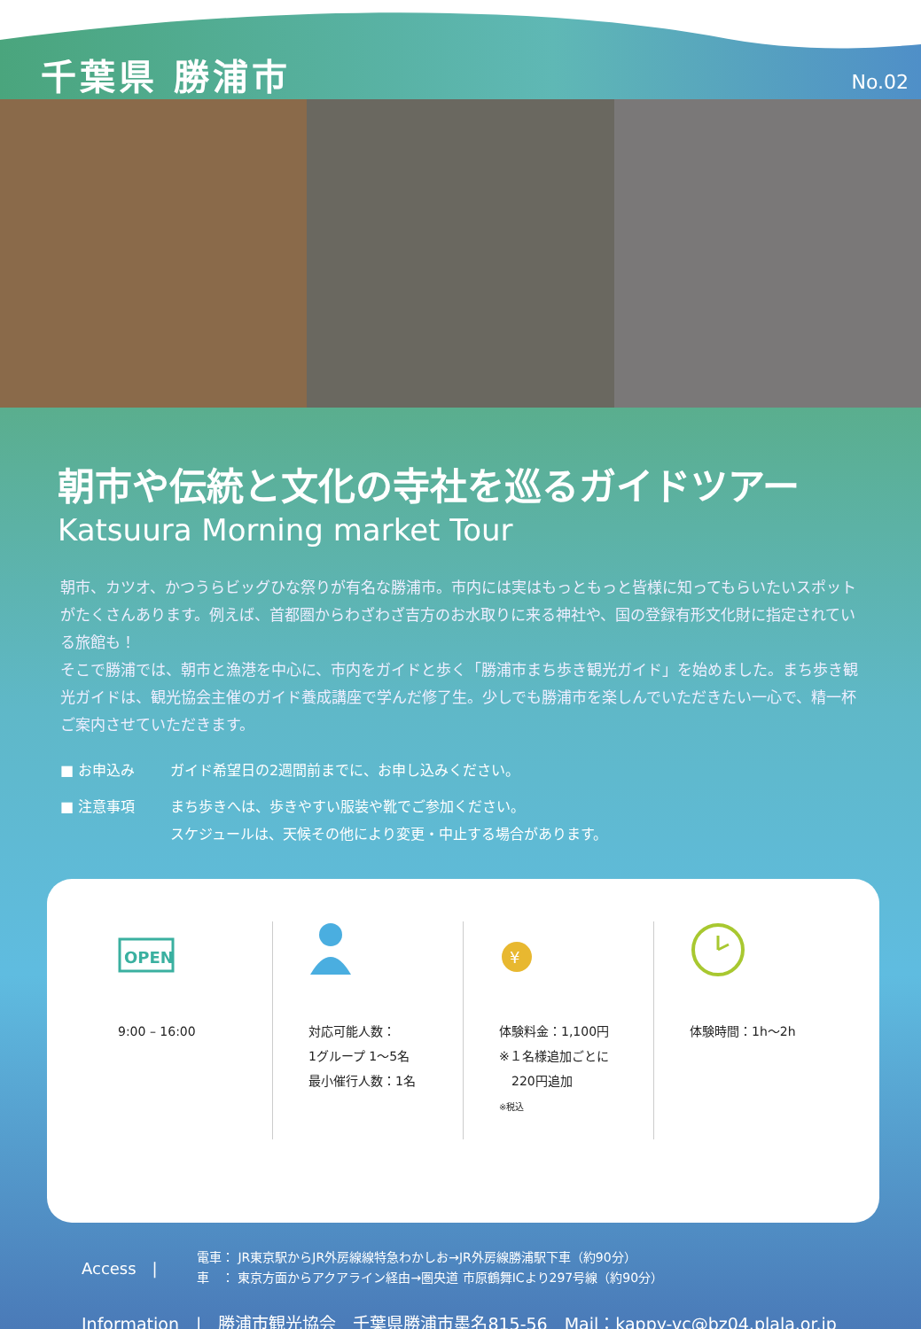千葉県 勝浦市
No.02
朝市や伝統と文化の寺社を巡るガイドツアー
Katsuura Morning market Tour
朝市、カツオ、かつうらビッグひな祭りが有名な勝浦市。市内には実はもっともっと皆様に知ってもらいたいスポットがたくさんあります。例えば、首都圏からわざわざ吉方のお水取りに来る神社や、国の登録有形文化財に指定されている旅館も！
そこで勝浦では、朝市と漁港を中心に、市内をガイドと歩く「勝浦市まち歩き観光ガイド」を始めました。まち歩き観光ガイドは、観光協会主催のガイド養成講座で学んだ修了生。少しでも勝浦市を楽しんでいただきたい一心で、精一杯ご案内させていただきます。
■ お申込み ガイド希望日の2週間前までに、お申し込みください。
■ 注意事項 まち歩きへは、歩きやすい服装や靴でご参加ください。
スケジュールは、天候その他により変更・中止する場合があります。
OPEN
9:00 – 16:00
対応可能人数：
1グループ 1〜5名
最小催行人数：1名
¥
体験料金：1,100円
※１名様追加ごとに
　220円追加
※税込
体験時間：1h〜2h
Access　|
電車： JR東京駅からJR外房線線特急わかしお→JR外房線勝浦駅下車（約90分）
車　： 東京方面からアクアライン経由→圏央道 市原鶴舞ICより297号線（約90分）
Information　|　勝浦市観光協会　千葉県勝浦市墨名815-56　Mail：kappy-vc@bz04.plala.or.jp